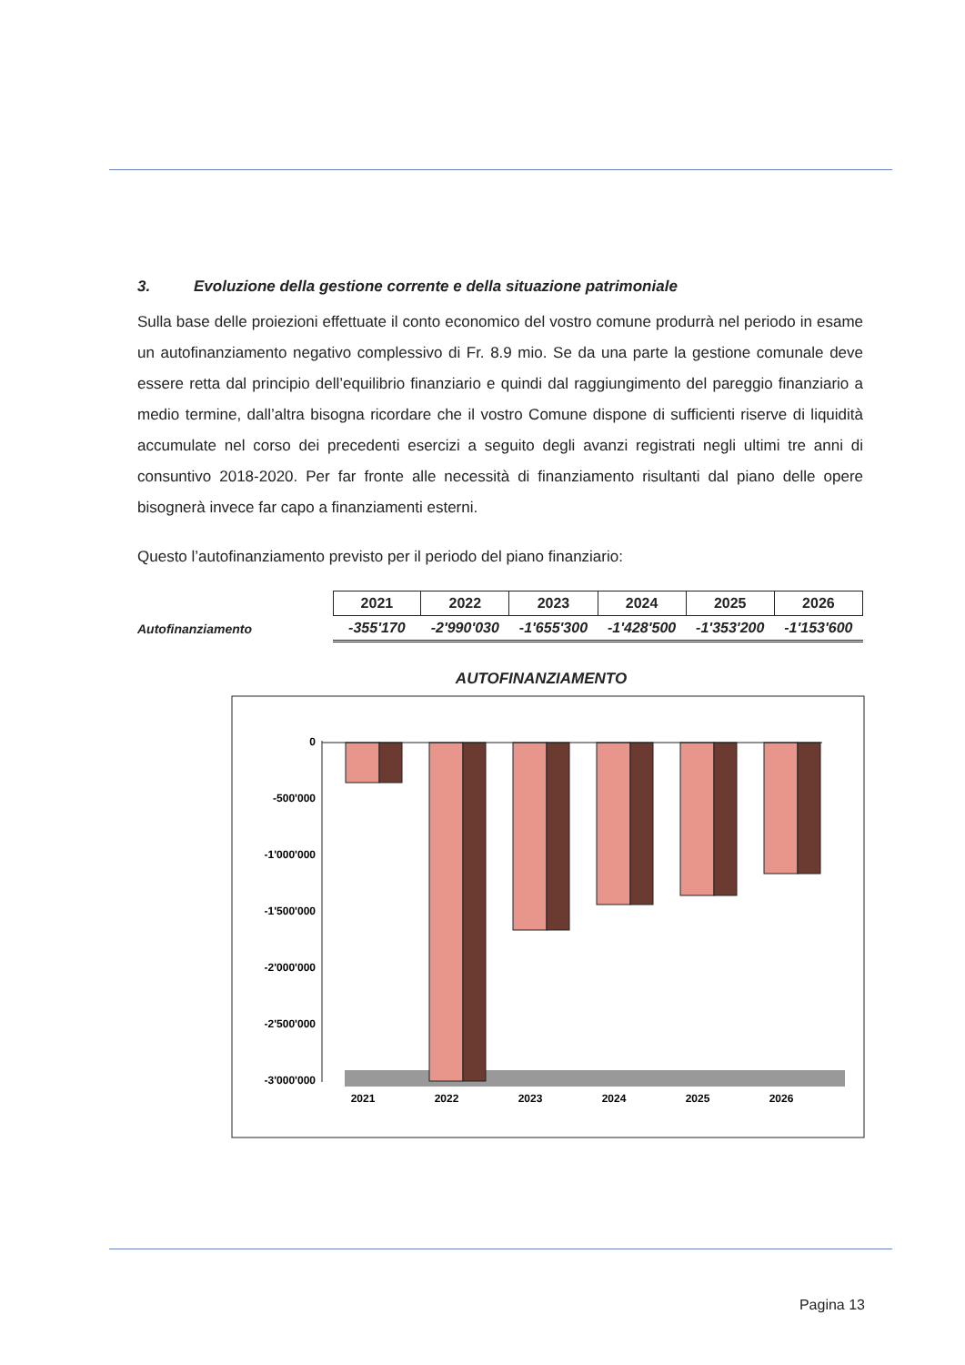3. Evoluzione della gestione corrente e della situazione patrimoniale
Sulla base delle proiezioni effettuate il conto economico del vostro comune produrrà nel periodo in esame un autofinanziamento negativo complessivo di Fr. 8.9 mio. Se da una parte la gestione comunale deve essere retta dal principio dell’equilibrio finanziario e quindi dal raggiungimento del pareggio finanziario a medio termine, dall’altra bisogna ricordare che il vostro Comune dispone di sufficienti riserve di liquidità accumulate nel corso dei precedenti esercizi a seguito degli avanzi registrati negli ultimi tre anni di consuntivo 2018-2020. Per far fronte alle necessità di finanziamento risultanti dal piano delle opere bisognerà invece far capo a finanziamenti esterni.
Questo l’autofinanziamento previsto per il periodo del piano finanziario:
| | 2021 | 2022 | 2023 | 2024 | 2025 | 2026 |
| Autofinanziamento | -355'170 | -2'990'030 | -1'655'300 | -1'428'500 | -1'353'200 | -1'153'600 |
AUTOFINANZIAMENTO
0
-500'000
-1'000'000
-1'500'000
-2'000'000
-2'500'000
-3'000'000
2021
2022
2023
2024
2025
2026
Pagina 13